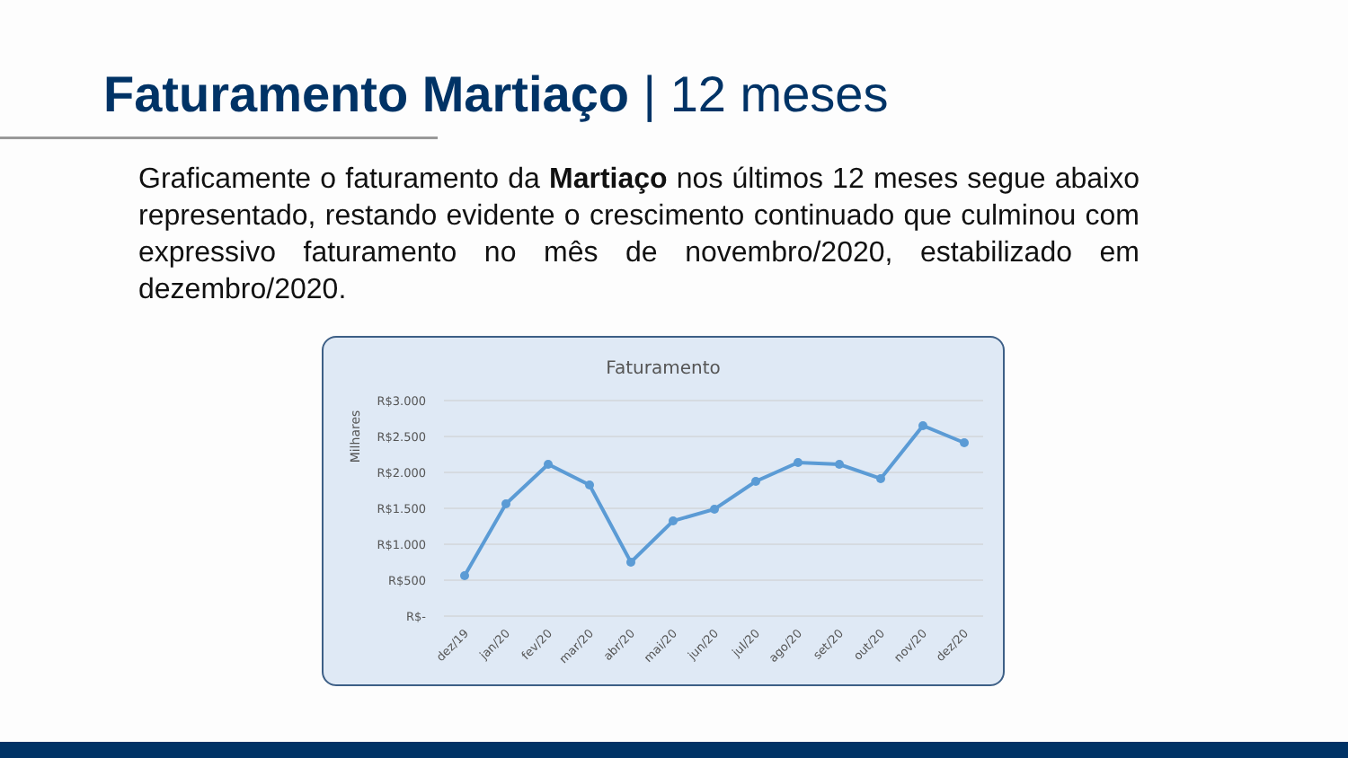Faturamento Martiaço | 12 meses
Graficamente o faturamento da Martiaço nos últimos 12 meses segue abaixo representado, restando evidente o crescimento continuado que culminou com expressivo faturamento no mês de novembro/2020, estabilizado em dezembro/2020.
Faturamento
Milhares
R$3.000
R$2.500
R$2.000
R$1.500
R$1.000
R$500
R$-
dez/19
jan/20
fev/20
mar/20
abr/20
mai/20
jun/20
jul/20
ago/20
set/20
out/20
nov/20
dez/20